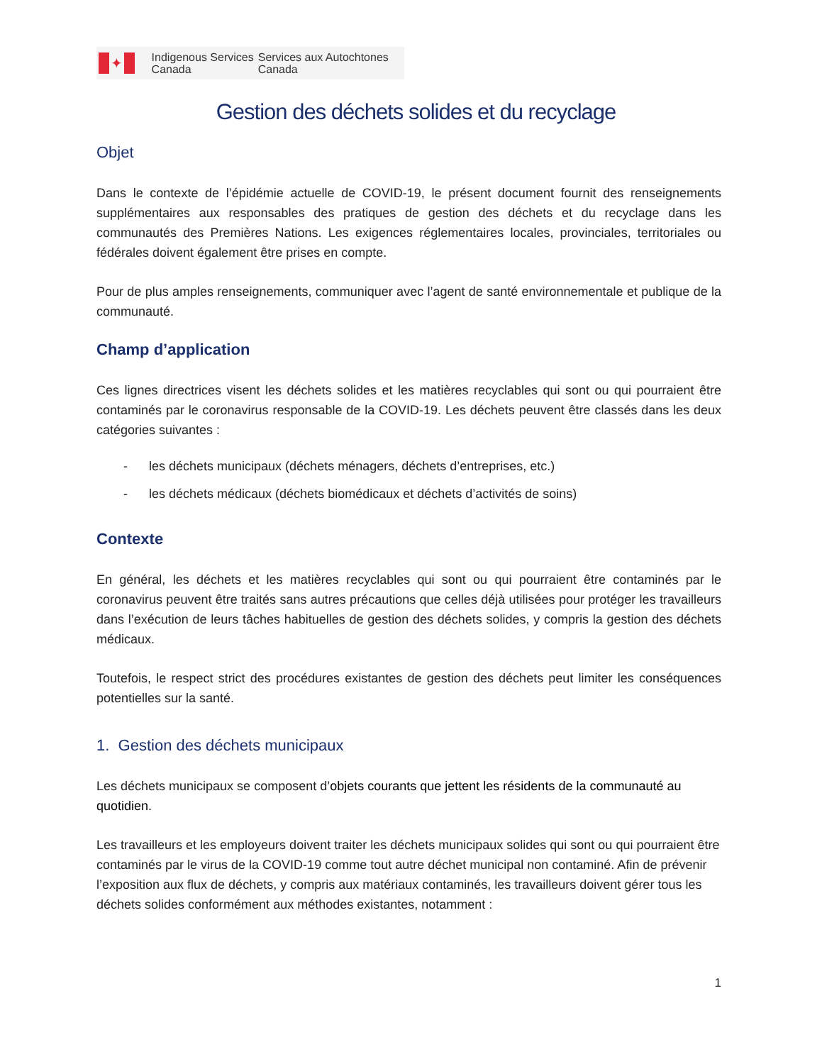✦
Indigenous Services Canada
Services aux Autochtones Canada
Gestion des déchets solides et du recyclage
Objet
Dans le contexte de l’épidémie actuelle de COVID-19, le présent document fournit des renseignements supplémentaires aux responsables des pratiques de gestion des déchets et du recyclage dans les communautés des Premières Nations. Les exigences réglementaires locales, provinciales, territoriales ou fédérales doivent également être prises en compte.
Pour de plus amples renseignements, communiquer avec l’agent de santé environnementale et publique de la communauté.
Champ d’application
Ces lignes directrices visent les déchets solides et les matières recyclables qui sont ou qui pourraient être contaminés par le coronavirus responsable de la COVID-19. Les déchets peuvent être classés dans les deux catégories suivantes :
- les déchets municipaux (déchets ménagers, déchets d’entreprises, etc.)
- les déchets médicaux (déchets biomédicaux et déchets d’activités de soins)
Contexte
En général, les déchets et les matières recyclables qui sont ou qui pourraient être contaminés par le coronavirus peuvent être traités sans autres précautions que celles déjà utilisées pour protéger les travailleurs dans l’exécution de leurs tâches habituelles de gestion des déchets solides, y compris la gestion des déchets médicaux.
Toutefois, le respect strict des procédures existantes de gestion des déchets peut limiter les conséquences potentielles sur la santé.
1. Gestion des déchets municipaux
Les déchets municipaux se composent d’objets courants que jettent les résidents de la communauté au quotidien.
Les travailleurs et les employeurs doivent traiter les déchets municipaux solides qui sont ou qui pourraient être contaminés par le virus de la COVID-19 comme tout autre déchet municipal non contaminé. Afin de prévenir l’exposition aux flux de déchets, y compris aux matériaux contaminés, les travailleurs doivent gérer tous les déchets solides conformément aux méthodes existantes, notamment :
1